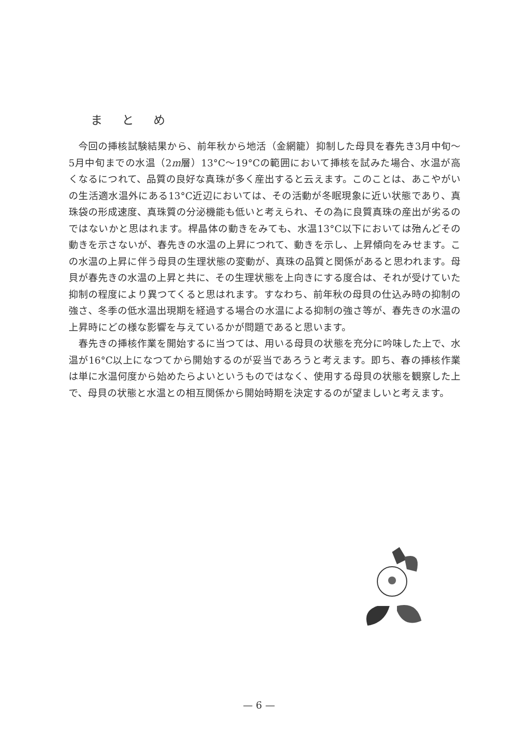まとめ
今回の挿核試験結果から、前年秋から地活（金網籠）抑制した母貝を春先き3月中旬～5月中旬までの水温（2m層）13°C～19°Cの範囲において挿核を試みた場合、水温が高くなるにつれて、品質の良好な真珠が多く産出すると云えます。このことは、あこやがいの生活適水温外にある13°C近辺においては、その活動が冬眠現象に近い状態であり、真珠袋の形成速度、真珠質の分泌機能も低いと考えられ、その為に良質真珠の産出が劣るのではないかと思はれます。桿晶体の動きをみても、水温13°C以下においては殆んどその動きを示さないが、春先きの水温の上昇につれて、動きを示し、上昇傾向をみせます。この水温の上昇に伴う母貝の生理状態の変動が、真珠の品質と関係があると思われます。母貝が春先きの水温の上昇と共に、その生理状態を上向きにする度合は、それが受けていた抑制の程度により異つてくると思はれます。すなわち、前年秋の母貝の仕込み時の抑制の強さ、冬季の低水温出現期を経過する場合の水温による抑制の強さ等が、春先きの水温の上昇時にどの様な影響を与えているかが問題であると思います。
春先きの挿核作業を開始するに当つては、用いる母貝の状態を充分に吟味した上で、水温が16°C以上になつてから開始するのが妥当であろうと考えます。即ち、春の挿核作業は単に水温何度から始めたらよいというものではなく、使用する母貝の状態を観察した上で、母貝の状態と水温との相互関係から開始時期を決定するのが望ましいと考えます。
— 6 —